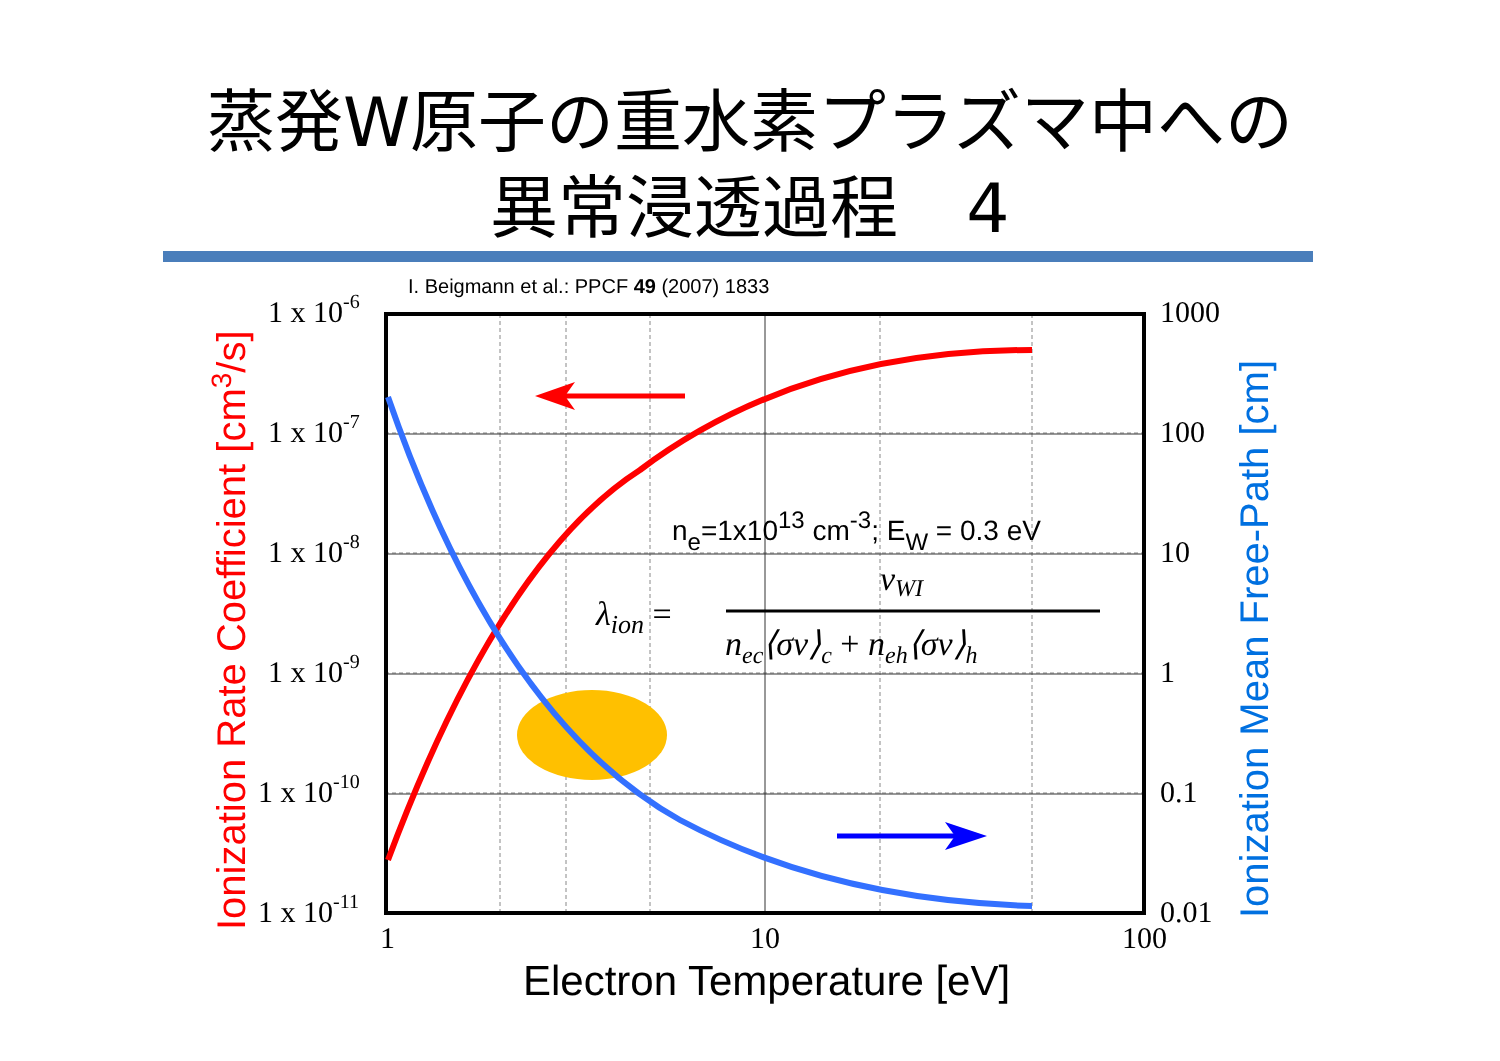蒸発W原子の重水素プラズマ中への
異常浸透過程　4
I. Beigmann et al.: PPCF 49 (2007) 1833
1 x 10-6
1 x 10-7
1 x 10-8
1 x 10-9
1 x 10-10
1 x 10-11
1000
100
10
1
0.1
0.01
1
10
100
Electron Temperature [eV]
Ionization Rate Coefficient [cm3/s]
Ionization Mean Free-Path [cm]
ne=1x1013 cm-3; EW = 0.3 eV
λion =
vWI
nec⟨σv⟩c + neh⟨σv⟩h